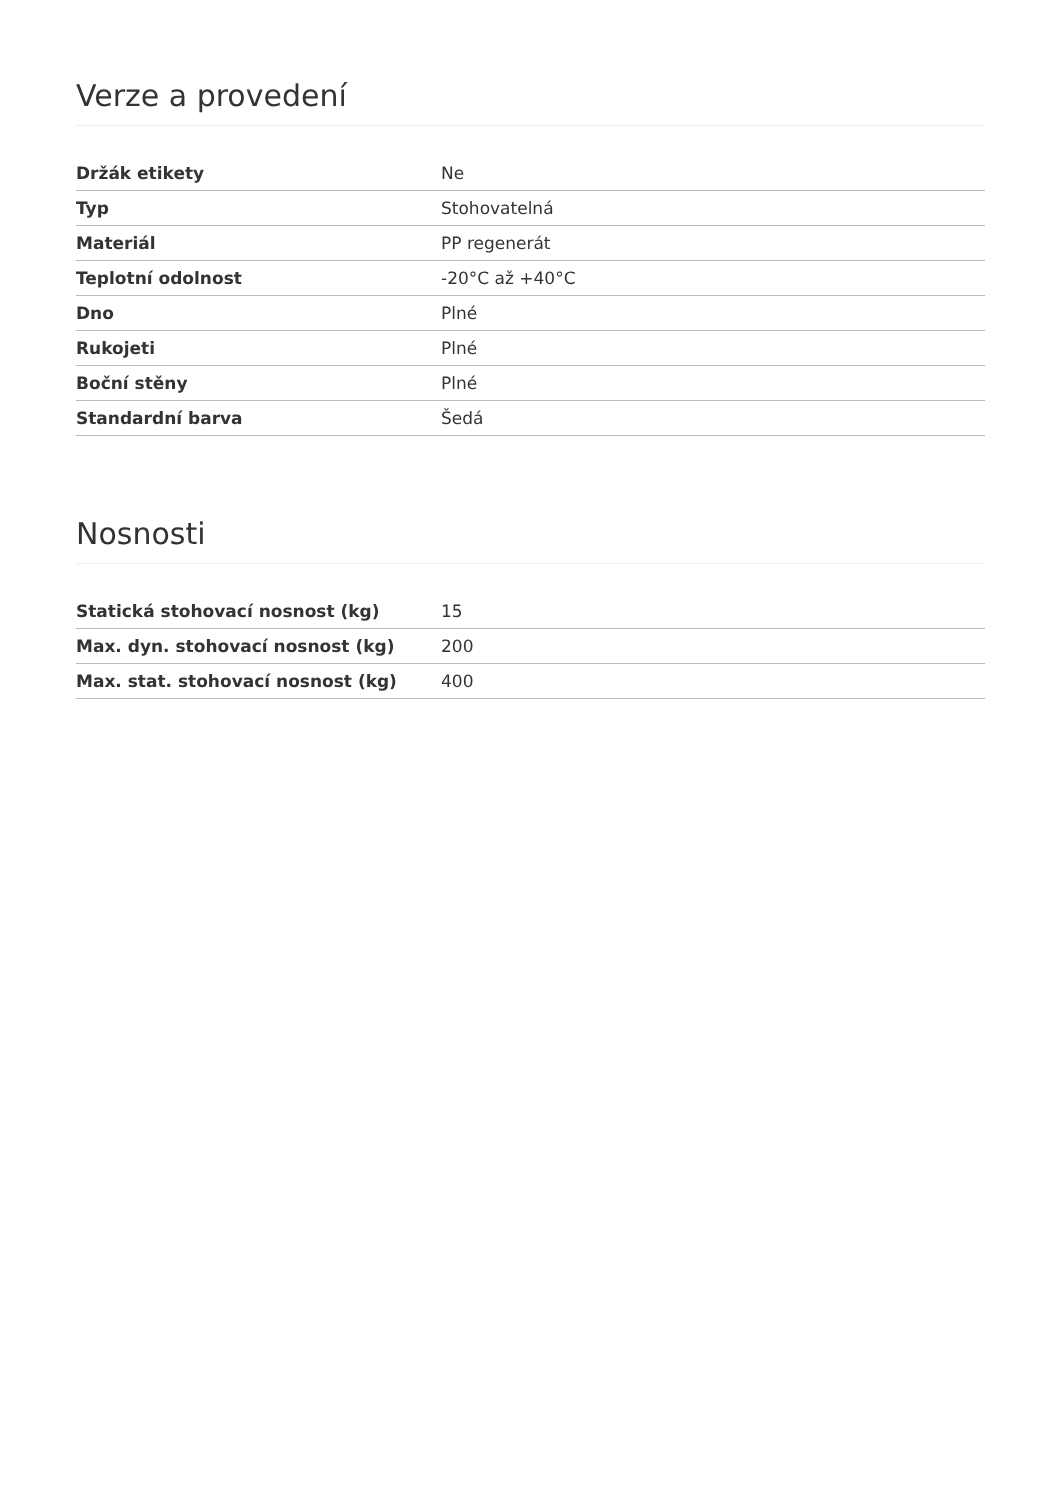Verze a provedení
| Držák etikety | Ne |
| Typ | Stohovatelná |
| Materiál | PP regenerát |
| Teplotní odolnost | -20°C až +40°C |
| Dno | Plné |
| Rukojeti | Plné |
| Boční stěny | Plné |
| Standardní barva | Šedá |
Nosnosti
| Statická stohovací nosnost (kg) | 15 |
| Max. dyn. stohovací nosnost (kg) | 200 |
| Max. stat. stohovací nosnost (kg) | 400 |